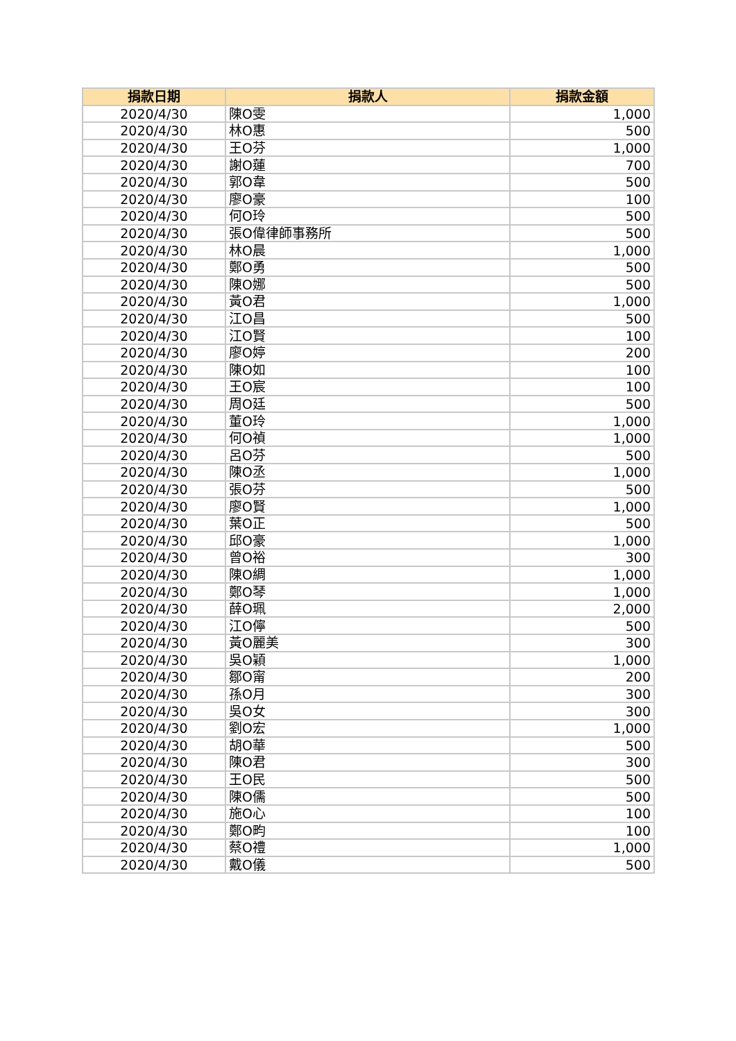| 捐款日期 | 捐款人 | 捐款金額 |
| --- | --- | --- |
| 2020/4/30 | 陳O雯 | 1,000 |
| 2020/4/30 | 林O惠 | 500 |
| 2020/4/30 | 王O芬 | 1,000 |
| 2020/4/30 | 謝O蓮 | 700 |
| 2020/4/30 | 郭O韋 | 500 |
| 2020/4/30 | 廖O豪 | 100 |
| 2020/4/30 | 何O玲 | 500 |
| 2020/4/30 | 張O偉律師事務所 | 500 |
| 2020/4/30 | 林O晨 | 1,000 |
| 2020/4/30 | 鄭O勇 | 500 |
| 2020/4/30 | 陳O娜 | 500 |
| 2020/4/30 | 黃O君 | 1,000 |
| 2020/4/30 | 江O昌 | 500 |
| 2020/4/30 | 江O賢 | 100 |
| 2020/4/30 | 廖O婷 | 200 |
| 2020/4/30 | 陳O如 | 100 |
| 2020/4/30 | 王O宸 | 100 |
| 2020/4/30 | 周O廷 | 500 |
| 2020/4/30 | 董O玲 | 1,000 |
| 2020/4/30 | 何O禎 | 1,000 |
| 2020/4/30 | 呂O芬 | 500 |
| 2020/4/30 | 陳O丞 | 1,000 |
| 2020/4/30 | 張O芬 | 500 |
| 2020/4/30 | 廖O賢 | 1,000 |
| 2020/4/30 | 葉O正 | 500 |
| 2020/4/30 | 邱O豪 | 1,000 |
| 2020/4/30 | 曾O裕 | 300 |
| 2020/4/30 | 陳O綢 | 1,000 |
| 2020/4/30 | 鄭O琴 | 1,000 |
| 2020/4/30 | 薛O珮 | 2,000 |
| 2020/4/30 | 江O儜 | 500 |
| 2020/4/30 | 黃O麗美 | 300 |
| 2020/4/30 | 吳O穎 | 1,000 |
| 2020/4/30 | 鄒O甯 | 200 |
| 2020/4/30 | 孫O月 | 300 |
| 2020/4/30 | 吳O女 | 300 |
| 2020/4/30 | 劉O宏 | 1,000 |
| 2020/4/30 | 胡O華 | 500 |
| 2020/4/30 | 陳O君 | 300 |
| 2020/4/30 | 王O民 | 500 |
| 2020/4/30 | 陳O儒 | 500 |
| 2020/4/30 | 施O心 | 100 |
| 2020/4/30 | 鄭O畇 | 100 |
| 2020/4/30 | 蔡O禮 | 1,000 |
| 2020/4/30 | 戴O儀 | 500 |